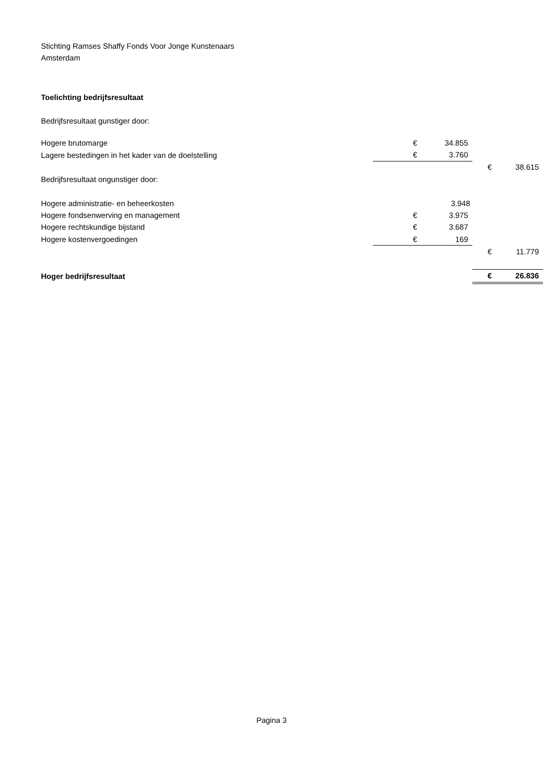Stichting Ramses Shaffy Fonds Voor Jonge Kunstenaars
Amsterdam
Toelichting bedrijfsresultaat
Bedrijfsresultaat gunstiger door:
| Hogere brutomarge | € | 34.855 | | |
| Lagere bestedingen in het kader van de doelstelling | € | 3.760 | | |
| | | | € | 38.615 |
| Bedrijfsresultaat ongunstiger door: | | | | |
| Hogere administratie- en beheerkosten | | 3.948 | | |
| Hogere fondsenwerving en management | € | 3.975 | | |
| Hogere rechtskundige bijstand | € | 3.687 | | |
| Hogere kostenvergoedingen | € | 169 | | |
| | | | € | 11.779 |
| Hoger bedrijfsresultaat | | | € | 26.836 |
Pagina 3